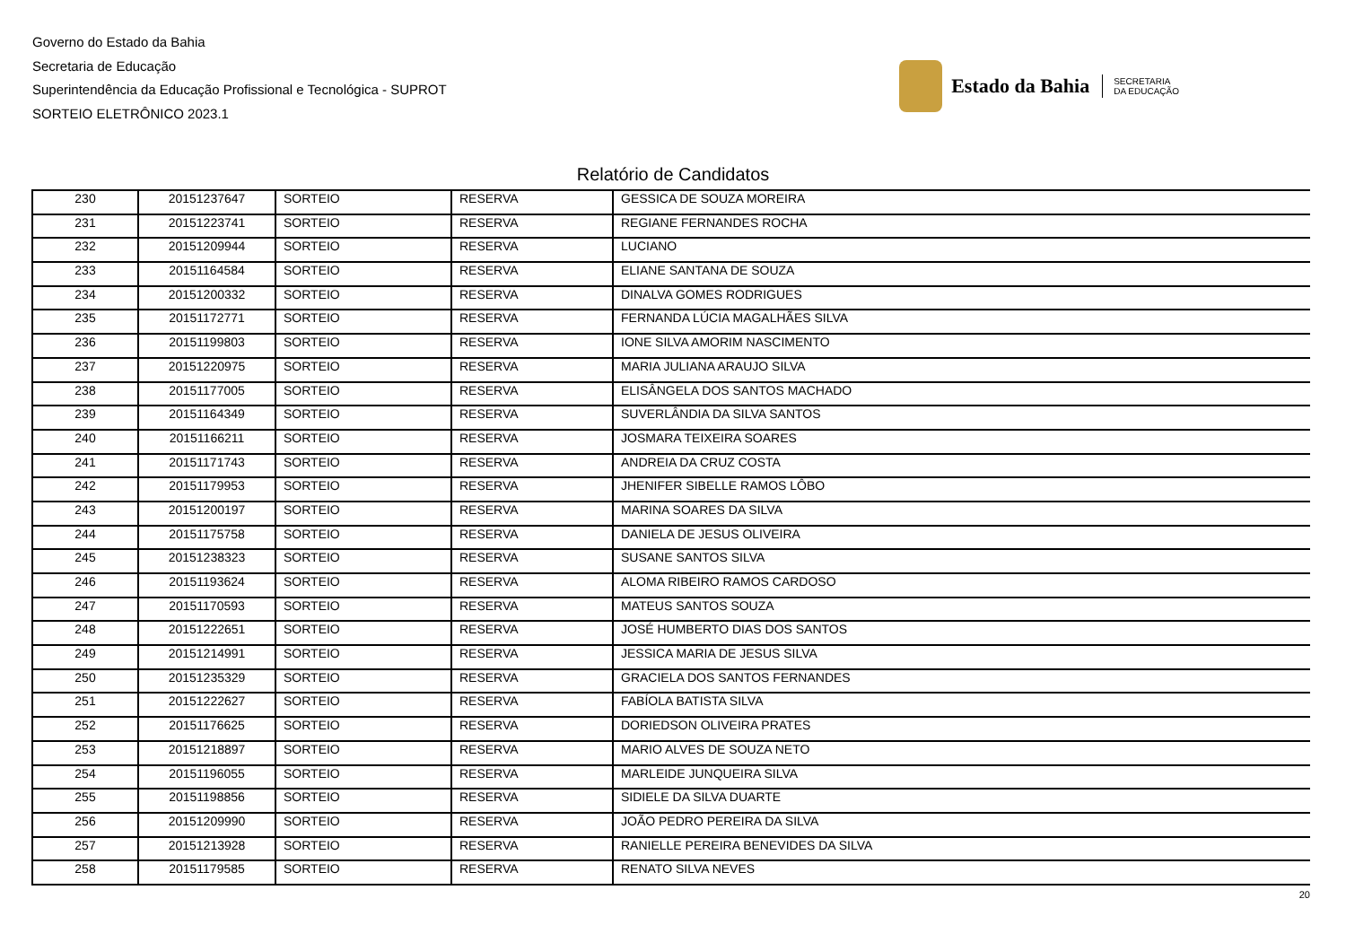Governo do Estado da Bahia
Secretaria de Educação
Superintendência da Educação Profissional e Tecnológica - SUPROT
SORTEIO ELETRÔNICO 2023.1
Estado da Bahia
SECRETARIA
DA EDUCAÇÃO
Relatório de Candidatos
| 230 | 20151237647 | SORTEIO | RESERVA | GESSICA DE SOUZA MOREIRA |
| 231 | 20151223741 | SORTEIO | RESERVA | REGIANE FERNANDES ROCHA |
| 232 | 20151209944 | SORTEIO | RESERVA | LUCIANO |
| 233 | 20151164584 | SORTEIO | RESERVA | ELIANE SANTANA DE SOUZA |
| 234 | 20151200332 | SORTEIO | RESERVA | DINALVA GOMES RODRIGUES |
| 235 | 20151172771 | SORTEIO | RESERVA | FERNANDA LÚCIA MAGALHÃES SILVA |
| 236 | 20151199803 | SORTEIO | RESERVA | IONE SILVA AMORIM NASCIMENTO |
| 237 | 20151220975 | SORTEIO | RESERVA | MARIA JULIANA ARAUJO SILVA |
| 238 | 20151177005 | SORTEIO | RESERVA | ELISÂNGELA DOS SANTOS MACHADO |
| 239 | 20151164349 | SORTEIO | RESERVA | SUVERLÂNDIA DA SILVA SANTOS |
| 240 | 20151166211 | SORTEIO | RESERVA | JOSMARA TEIXEIRA SOARES |
| 241 | 20151171743 | SORTEIO | RESERVA | ANDREIA DA CRUZ COSTA |
| 242 | 20151179953 | SORTEIO | RESERVA | JHENIFER SIBELLE RAMOS LÔBO |
| 243 | 20151200197 | SORTEIO | RESERVA | MARINA SOARES DA SILVA |
| 244 | 20151175758 | SORTEIO | RESERVA | DANIELA DE JESUS OLIVEIRA |
| 245 | 20151238323 | SORTEIO | RESERVA | SUSANE SANTOS SILVA |
| 246 | 20151193624 | SORTEIO | RESERVA | ALOMA RIBEIRO RAMOS CARDOSO |
| 247 | 20151170593 | SORTEIO | RESERVA | MATEUS SANTOS SOUZA |
| 248 | 20151222651 | SORTEIO | RESERVA | JOSÉ HUMBERTO DIAS DOS SANTOS |
| 249 | 20151214991 | SORTEIO | RESERVA | JESSICA MARIA DE JESUS SILVA |
| 250 | 20151235329 | SORTEIO | RESERVA | GRACIELA DOS SANTOS FERNANDES |
| 251 | 20151222627 | SORTEIO | RESERVA | FABÍOLA BATISTA SILVA |
| 252 | 20151176625 | SORTEIO | RESERVA | DORIEDSON OLIVEIRA PRATES |
| 253 | 20151218897 | SORTEIO | RESERVA | MARIO ALVES DE SOUZA NETO |
| 254 | 20151196055 | SORTEIO | RESERVA | MARLEIDE JUNQUEIRA SILVA |
| 255 | 20151198856 | SORTEIO | RESERVA | SIDIELE DA SILVA DUARTE |
| 256 | 20151209990 | SORTEIO | RESERVA | JOÃO PEDRO PEREIRA DA SILVA |
| 257 | 20151213928 | SORTEIO | RESERVA | RANIELLE PEREIRA BENEVIDES DA SILVA |
| 258 | 20151179585 | SORTEIO | RESERVA | RENATO SILVA NEVES |
20